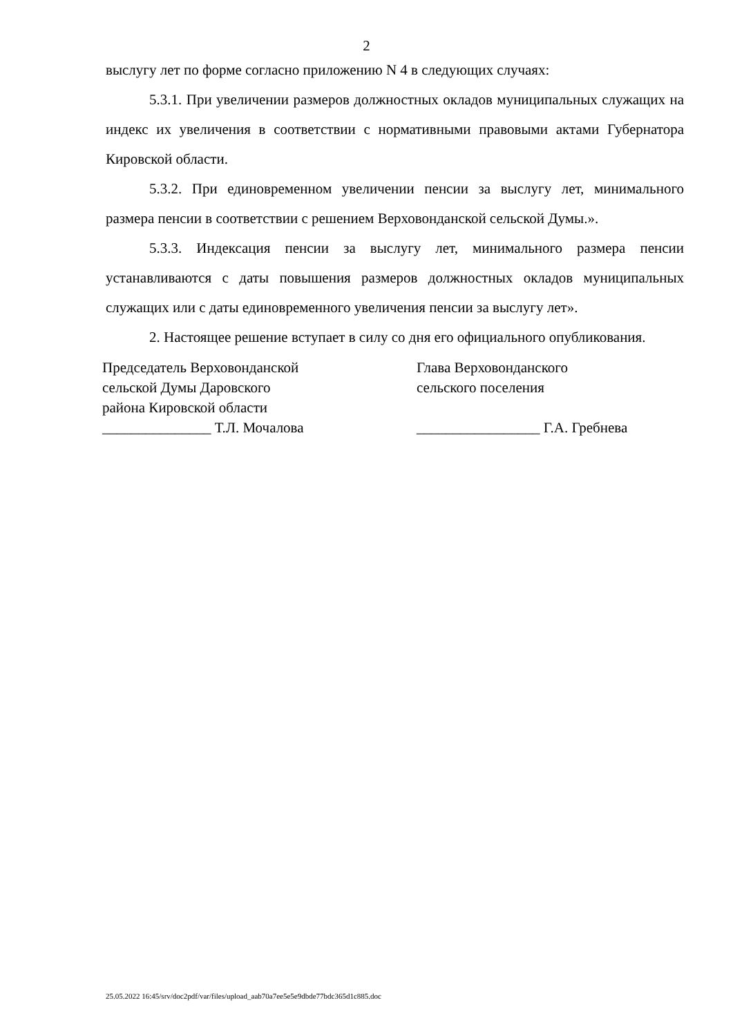2
выслугу лет по форме согласно приложению N 4 в следующих случаях:
5.3.1. При увеличении размеров должностных окладов муниципальных служащих на индекс их увеличения в соответствии с нормативными правовыми актами Губернатора Кировской области.
5.3.2. При единовременном увеличении пенсии за выслугу лет, минимального размера пенсии в соответствии с решением Верховонданской сельской Думы.».
5.3.3. Индексация пенсии за выслугу лет, минимального размера пенсии устанавливаются с даты повышения размеров должностных окладов муниципальных служащих или с даты единовременного увеличения пенсии за выслугу лет».
2. Настоящее решение вступает в силу со дня его официального опубликования.
Председатель Верховонданской
сельской Думы Даровского
района Кировской области
_______________ Т.Л. Мочалова
Глава Верховонданского
сельского поселения
_________________ Г.А. Гребнева
25.05.2022 16:45/srv/doc2pdf/var/files/upload_aab70a7ee5e5e9dbde77bdc365d1c885.doc